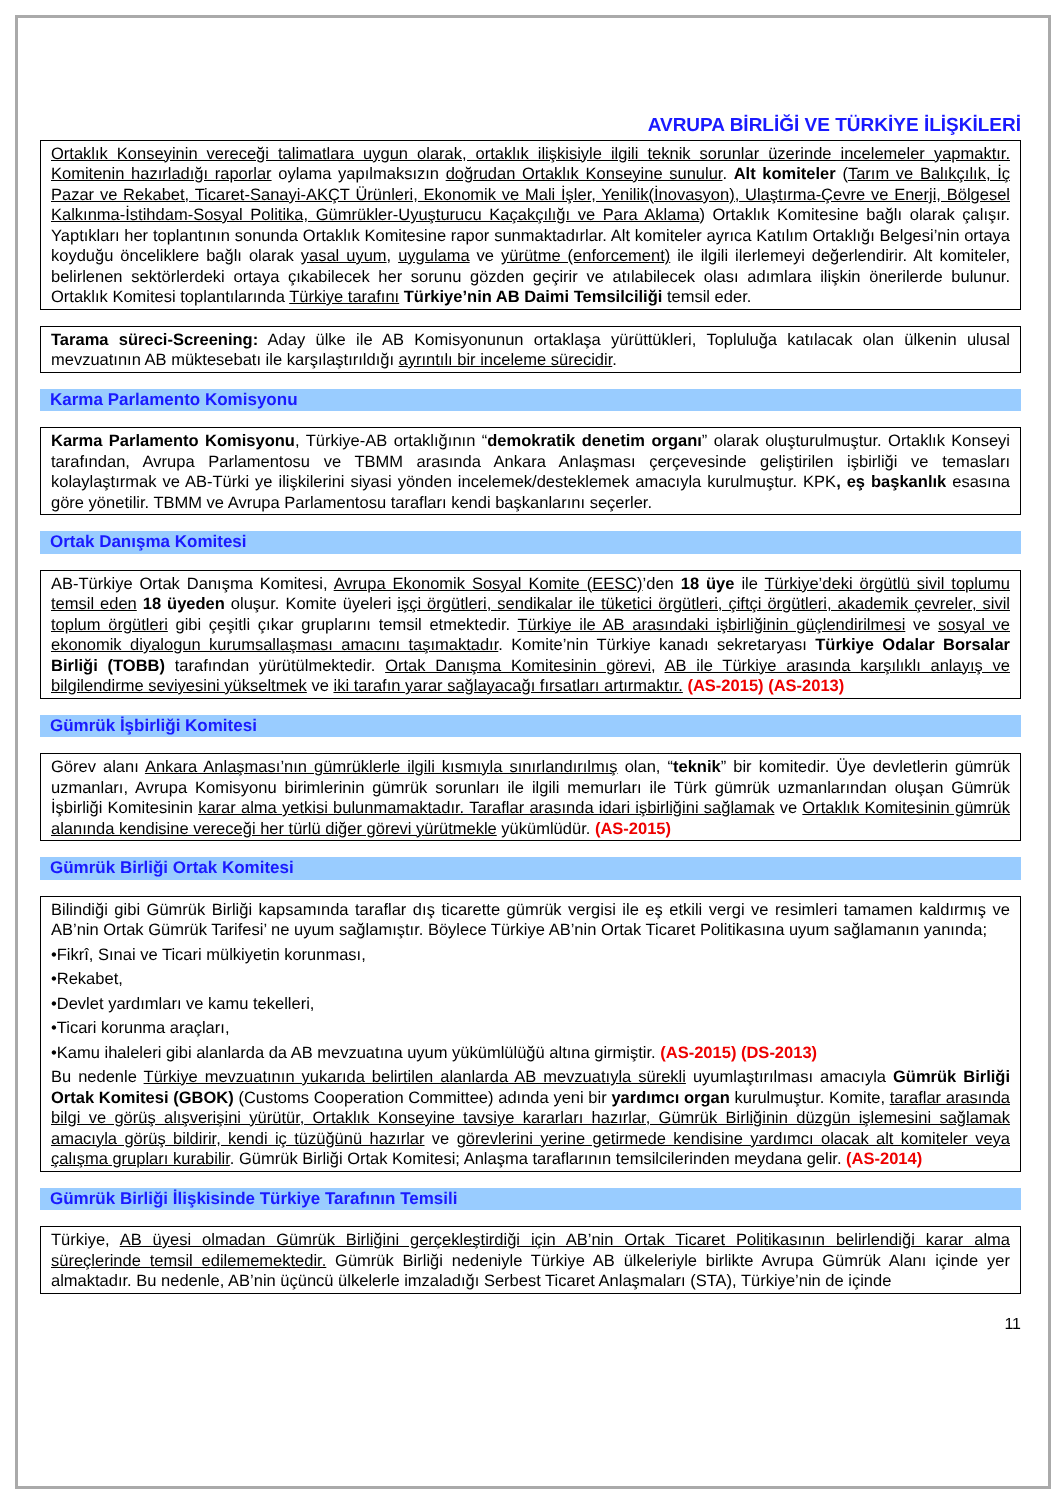AVRUPA BİRLİĞİ VE TÜRKİYE İLİŞKİLERİ
Ortaklık Konseyinin vereceği talimatlara uygun olarak, ortaklık ilişkisiyle ilgili teknik sorunlar üzerinde incelemeler yapmaktır. Komitenin hazırladığı raporlar oylama yapılmaksızın doğrudan Ortaklık Konseyine sunulur. Alt komiteler (Tarım ve Balıkçılık, İç Pazar ve Rekabet, Ticaret-Sanayi-AKÇT Ürünleri, Ekonomik ve Mali İşler, Yenilik(İnovasyon), Ulaştırma-Çevre ve Enerji, Bölgesel Kalkınma-İstihdam-Sosyal Politika, Gümrükler-Uyuşturucu Kaçakçılığı ve Para Aklama) Ortaklık Komitesine bağlı olarak çalışır. Yaptıkları her toplantının sonunda Ortaklık Komitesine rapor sunmaktadırlar. Alt komiteler ayrıca Katılım Ortaklığı Belgesi’nin ortaya koyduğu önceliklere bağlı olarak yasal uyum, uygulama ve yürütme (enforcement) ile ilgili ilerlemeyi değerlendirir. Alt komiteler, belirlenen sektörlerdeki ortaya çıkabilecek her sorunu gözden geçirir ve atılabilecek olası adımlara ilişkin önerilerde bulunur. Ortaklık Komitesi toplantılarında Türkiye tarafını Türkiye’nin AB Daimi Temsilciliği temsil eder.
Tarama süreci-Screening: Aday ülke ile AB Komisyonunun ortaklaşa yürüttükleri, Topluluğa katılacak olan ülkenin ulusal mevzuatının AB müktesebatı ile karşılaştırıldığı ayrıntılı bir inceleme sürecidir.
Karma Parlamento Komisyonu
Karma Parlamento Komisyonu, Türkiye-AB ortaklığının “demokratik denetim organı” olarak oluşturulmuştur. Ortaklık Konseyi tarafından, Avrupa Parlamentosu ve TBMM arasında Ankara Anlaşması çerçevesinde geliştirilen işbirliği ve temasları kolaylaştırmak ve AB-Türki ye ilişkilerini siyasi yönden incelemek/desteklemek amacıyla kurulmuştur. KPK, eş başkanlık esasına göre yönetilir. TBMM ve Avrupa Parlamentosu tarafları kendi başkanlarını seçerler.
Ortak Danışma Komitesi
AB-Türkiye Ortak Danışma Komitesi, Avrupa Ekonomik Sosyal Komite (EESC)’den 18 üye ile Türkiye’deki örgütlü sivil toplumu temsil eden 18 üyeden oluşur. Komite üyeleri işçi örgütleri, sendikalar ile tüketici örgütleri, çiftçi örgütleri, akademik çevreler, sivil toplum örgütleri gibi çeşitli çıkar gruplarını temsil etmektedir. Türkiye ile AB arasındaki işbirliğinin güçlendirilmesi ve sosyal ve ekonomik diyalogun kurumsallaşması amacını taşımaktadır. Komite’nin Türkiye kanadı sekretaryası Türkiye Odalar Borsalar Birliği (TOBB) tarafından yürütülmektedir. Ortak Danışma Komitesinin görevi, AB ile Türkiye arasında karşılıklı anlayış ve bilgilendirme seviyesini yükseltmek ve iki tarafın yarar sağlayacağı fırsatları artırmaktır. (AS-2015) (AS-2013)
Gümrük İşbirliği Komitesi
Görev alanı Ankara Anlaşması’nın gümrüklerle ilgili kısmıyla sınırlandırılmış olan, “teknik” bir komitedir. Üye devletlerin gümrük uzmanları, Avrupa Komisyonu birimlerinin gümrük sorunları ile ilgili memurları ile Türk gümrük uzmanlarından oluşan Gümrük İşbirliği Komitesinin karar alma yetkisi bulunmamaktadır. Taraflar arasında idari işbirliğini sağlamak ve Ortaklık Komitesinin gümrük alanında kendisine vereceği her türlü diğer görevi yürütmekle yükümlüdür. (AS-2015)
Gümrük Birliği Ortak Komitesi
Bilindiği gibi Gümrük Birliği kapsamında taraflar dış ticarette gümrük vergisi ile eş etkili vergi ve resimleri tamamen kaldırmış ve AB’nin Ortak Gümrük Tarifesi’ ne uyum sağlamıştır. Böylece Türkiye AB’nin Ortak Ticaret Politikasına uyum sağlamanın yanında;
•Fikrî, Sınai ve Ticari mülkiyetin korunması,
•Rekabet,
•Devlet yardımları ve kamu tekelleri,
•Ticari korunma araçları,
•Kamu ihaleleri gibi alanlarda da AB mevzuatına uyum yükümlülüğü altına girmiştir. (AS-2015) (DS-2013)
Bu nedenle Türkiye mevzuatının yukarıda belirtilen alanlarda AB mevzuatıyla sürekli uyumlaştırılması amacıyla Gümrük Birliği Ortak Komitesi (GBOK) (Customs Cooperation Committee) adında yeni bir yardımcı organ kurulmuştur. Komite, taraflar arasında bilgi ve görüş alışverişini yürütür, Ortaklık Konseyine tavsiye kararları hazırlar, Gümrük Birliğinin düzgün işlemesini sağlamak amacıyla görüş bildirir, kendi iç tüzüğünü hazırlar ve görevlerini yerine getirmede kendisine yardımcı olacak alt komiteler veya çalışma grupları kurabilir. Gümrük Birliği Ortak Komitesi; Anlaşma taraflarının temsilcilerinden meydana gelir. (AS-2014)
Gümrük Birliği İlişkisinde Türkiye Tarafının Temsili
Türkiye, AB üyesi olmadan Gümrük Birliğini gerçekleştirdiği için AB’nin Ortak Ticaret Politikasının belirlendiği karar alma süreçlerinde temsil edilememektedir. Gümrük Birliği nedeniyle Türkiye AB ülkeleriyle birlikte Avrupa Gümrük Alanı içinde yer almaktadır. Bu nedenle, AB’nin üçüncü ülkelerle imzaladığı Serbest Ticaret Anlaşmaları (STA), Türkiye’nin de içinde
11